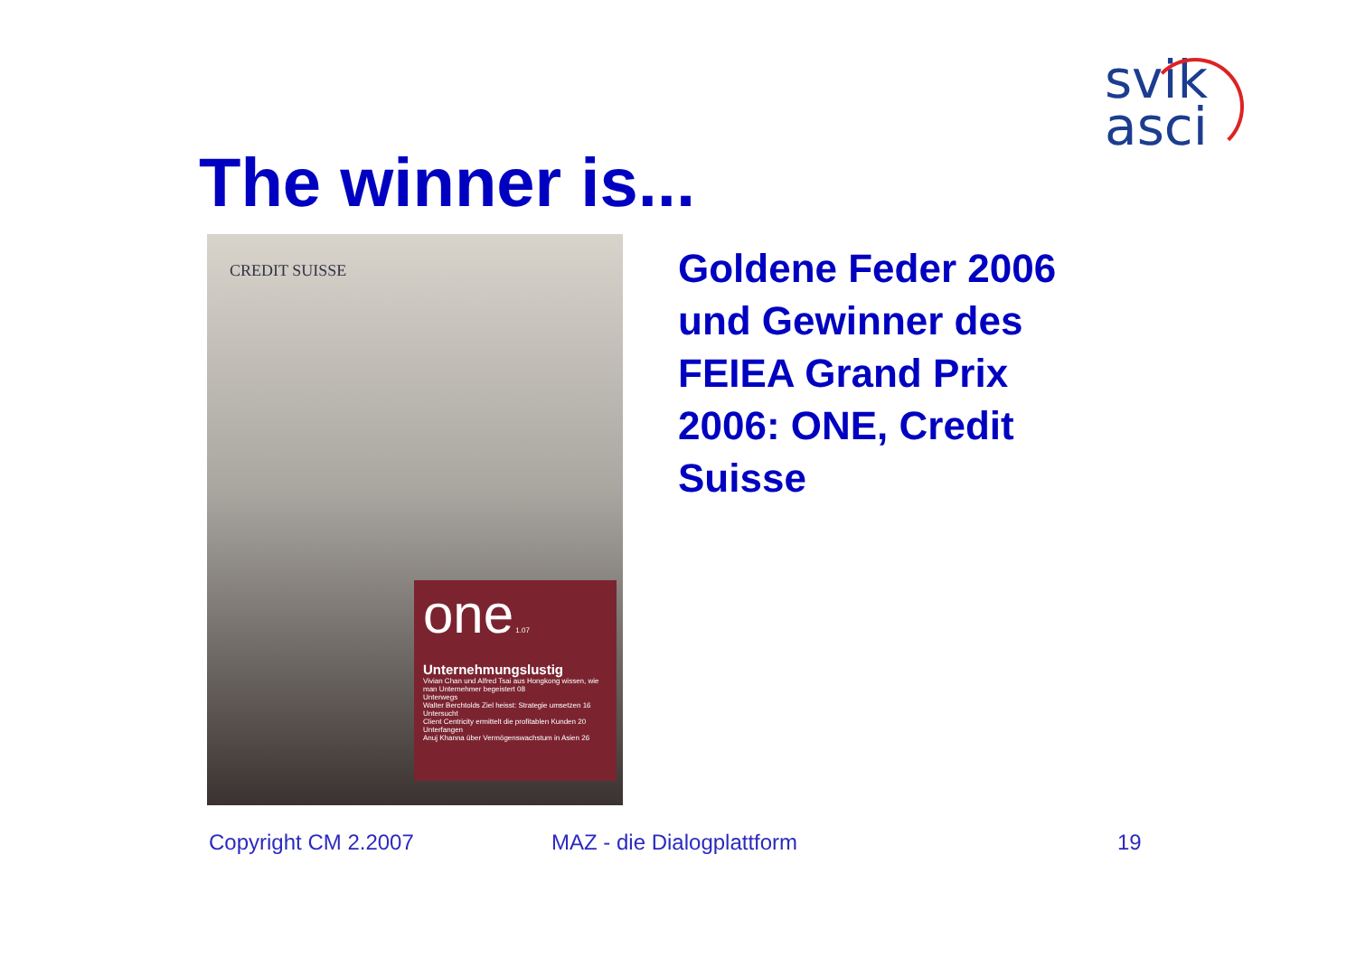svik
asci
The winner is...
CREDIT SUISSE
one 1.07
Unternehmungslustig
Vivian Chan und Alfred Tsai aus Hongkong wissen, wie man Unternehmer begeistert 08
Unterwegs
Walter Berchtolds Ziel heisst: Strategie umsetzen 16
Untersucht
Client Centricity ermittelt die profitablen Kunden 20
Unterfangen
Anuj Khanna über Vermögenswachstum in Asien 26
Goldene Feder 2006
und Gewinner des
FEIEA Grand Prix
2006: ONE, Credit
Suisse
Copyright CM 2.2007 MAZ - die Dialogplattform 19